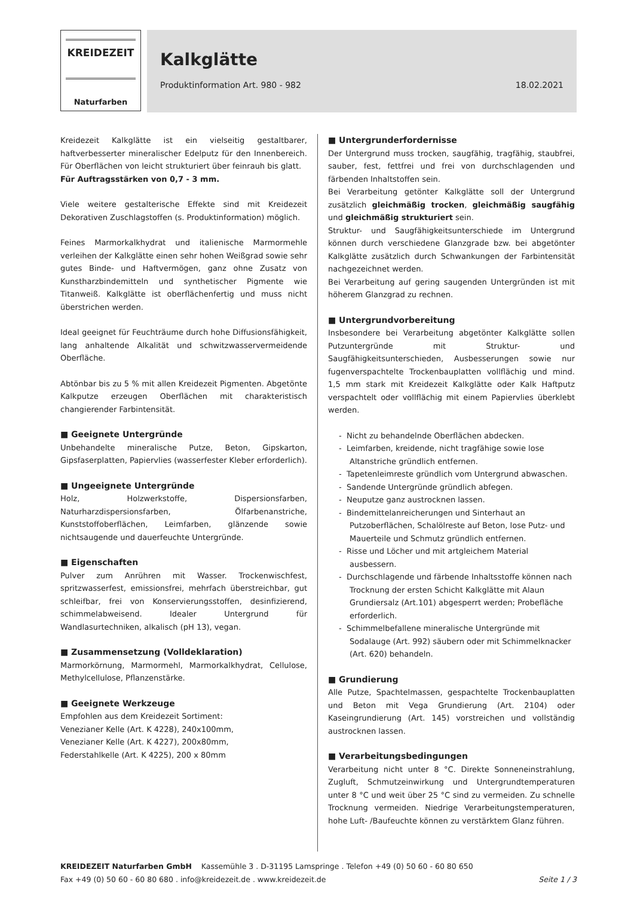KREIDEZEIT
Naturfarben
Kalkglätte
Produktinformation Art. 980 - 982 18.02.2021
Kreidezeit Kalkglätte ist ein vielseitig gestaltbarer, haftverbesserter mineralischer Edelputz für den Innenbereich. Für Oberflächen von leicht strukturiert über feinrauh bis glatt.
Für Auftragsstärken von 0,7 - 3 mm.
Viele weitere gestalterische Effekte sind mit Kreidezeit Dekorativen Zuschlagstoffen (s. Produktinformation) möglich.
Feines Marmorkalkhydrat und italienische Marmormehle verleihen der Kalkglätte einen sehr hohen Weißgrad sowie sehr gutes Binde- und Haftvermögen, ganz ohne Zusatz von Kunstharzbindemitteln und synthetischer Pigmente wie Titanweiß. Kalkglätte ist oberflächenfertig und muss nicht überstrichen werden.
Ideal geeignet für Feuchträume durch hohe Diffusionsfähigkeit, lang anhaltende Alkalität und schwitzwasservermeidende Oberfläche.
Abtönbar bis zu 5 % mit allen Kreidezeit Pigmenten. Abgetönte Kalkputze erzeugen Oberflächen mit charakteristisch changierender Farbintensität.
■ Geeignete Untergründe
Unbehandelte mineralische Putze, Beton, Gipskarton, Gipsfaserplatten, Papiervlies (wasserfester Kleber erforderlich).
■ Ungeeignete Untergründe
Holz, Holzwerkstoffe, Dispersionsfarben, Naturharzdispersionsfarben, Ölfarbenanstriche, Kunststoffoberflächen, Leimfarben, glänzende sowie nichtsaugende und dauerfeuchte Untergründe.
■ Eigenschaften
Pulver zum Anrühren mit Wasser. Trockenwischfest, spritzwasserfest, emissionsfrei, mehrfach überstreichbar, gut schleifbar, frei von Konservierungsstoffen, desinfizierend, schimmelabweisend. Idealer Untergrund für Wandlasurtechniken, alkalisch (pH 13), vegan.
■ Zusammensetzung (Volldeklaration)
Marmorkörnung, Marmormehl, Marmorkalkhydrat, Cellulose, Methylcellulose, Pflanzenstärke.
■ Geeignete Werkzeuge
Empfohlen aus dem Kreidezeit Sortiment:
Venezianer Kelle (Art. K 4228), 240x100mm,
Venezianer Kelle (Art. K 4227), 200x80mm,
Federstahlkelle (Art. K 4225), 200 x 80mm
■ Untergrunderfordernisse
Der Untergrund muss trocken, saugfähig, tragfähig, staubfrei, sauber, fest, fettfrei und frei von durchschlagenden und färbenden Inhaltstoffen sein.
Bei Verarbeitung getönter Kalkglätte soll der Untergrund zusätzlich gleichmäßig trocken, gleichmäßig saugfähig und gleichmäßig strukturiert sein.
Struktur- und Saugfähigkeitsunterschiede im Untergrund können durch verschiedene Glanzgrade bzw. bei abgetönter Kalkglätte zusätzlich durch Schwankungen der Farbintensität nachgezeichnet werden.
Bei Verarbeitung auf gering saugenden Untergründen ist mit höherem Glanzgrad zu rechnen.
■ Untergrundvorbereitung
Insbesondere bei Verarbeitung abgetönter Kalkglätte sollen Putzuntergründe mit Struktur- und Saugfähigkeitsunterschieden, Ausbesserungen sowie nur fugenverspachtelte Trockenbauplatten vollflächig und mind. 1,5 mm stark mit Kreidezeit Kalkglätte oder Kalk Haftputz verspachtelt oder vollflächig mit einem Papiervlies überklebt werden.
- Nicht zu behandelnde Oberflächen abdecken.
- Leimfarben, kreidende, nicht tragfähige sowie lose Altanstriche gründlich entfernen.
- Tapetenleimreste gründlich vom Untergrund abwaschen.
- Sandende Untergründe gründlich abfegen.
- Neuputze ganz austrocknen lassen.
- Bindemittelanreicherungen und Sinterhaut an Putzoberflächen, Schalölreste auf Beton, lose Putz- und Mauerteile und Schmutz gründlich entfernen.
- Risse und Löcher und mit artgleichem Material ausbessern.
- Durchschlagende und färbende Inhaltsstoffe können nach Trocknung der ersten Schicht Kalkglätte mit Alaun Grundiersalz (Art.101) abgesperrt werden; Probefläche erforderlich.
- Schimmelbefallene mineralische Untergründe mit Sodalauge (Art. 992) säubern oder mit Schimmelknacker (Art. 620) behandeln.
■ Grundierung
Alle Putze, Spachtelmassen, gespachtelte Trockenbauplatten und Beton mit Vega Grundierung (Art. 2104) oder Kaseingrundierung (Art. 145) vorstreichen und vollständig austrocknen lassen.
■ Verarbeitungsbedingungen
Verarbeitung nicht unter 8 °C. Direkte Sonneneinstrahlung, Zugluft, Schmutzeinwirkung und Untergrundtemperaturen unter 8 °C und weit über 25 °C sind zu vermeiden. Zu schnelle Trocknung vermeiden. Niedrige Verarbeitungstemperaturen, hohe Luft- /Baufeuchte können zu verstärktem Glanz führen.
KREIDEZEIT Naturfarben GmbH Kassemühle 3 . D-31195 Lamspringe . Telefon +49 (0) 50 60 - 60 80 650
Fax +49 (0) 50 60 - 60 80 680 . info@kreidezeit.de . www.kreidezeit.de Seite 1 / 3